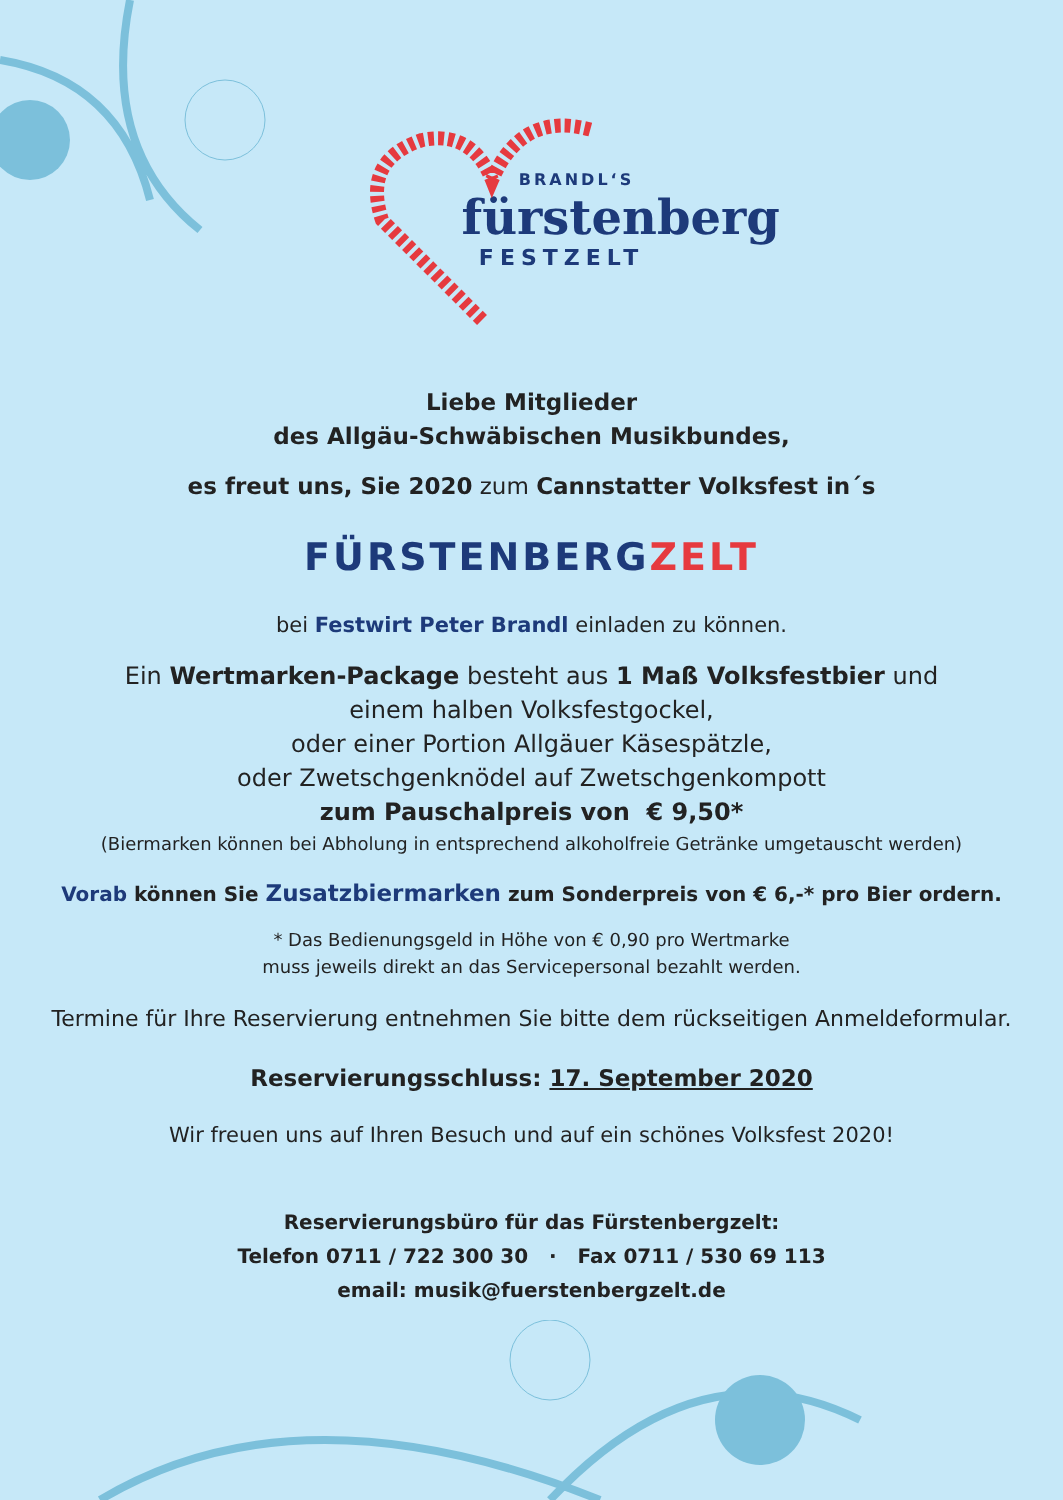BRANDL‘S
fürstenberg
FESTZELT
Liebe Mitglieder
des Allgäu-Schwäbischen Musikbundes,
es freut uns, Sie 2020 zum Cannstatter Volksfest in´s
FÜRSTENBERGZELT
bei Festwirt Peter Brandl einladen zu können.
Ein Wertmarken-Package besteht aus 1 Maß Volksfestbier und
einem halben Volksfestgockel,
oder einer Portion Allgäuer Käsespätzle,
oder Zwetschgenknödel auf Zwetschgenkompott
zum Pauschalpreis von € 9,50*
(Biermarken können bei Abholung in entsprechend alkoholfreie Getränke umgetauscht werden)
Vorab können Sie Zusatzbiermarken zum Sonderpreis von € 6,-* pro Bier ordern.
* Das Bedienungsgeld in Höhe von € 0,90 pro Wertmarke
muss jeweils direkt an das Servicepersonal bezahlt werden.
Termine für Ihre Reservierung entnehmen Sie bitte dem rückseitigen Anmeldeformular.
Reservierungsschluss: 17. September 2020
Wir freuen uns auf Ihren Besuch und auf ein schönes Volksfest 2020!
Reservierungsbüro für das Fürstenbergzelt:
Telefon 0711 / 722 300 30 · Fax 0711 / 530 69 113
email: musik@fuerstenbergzelt.de